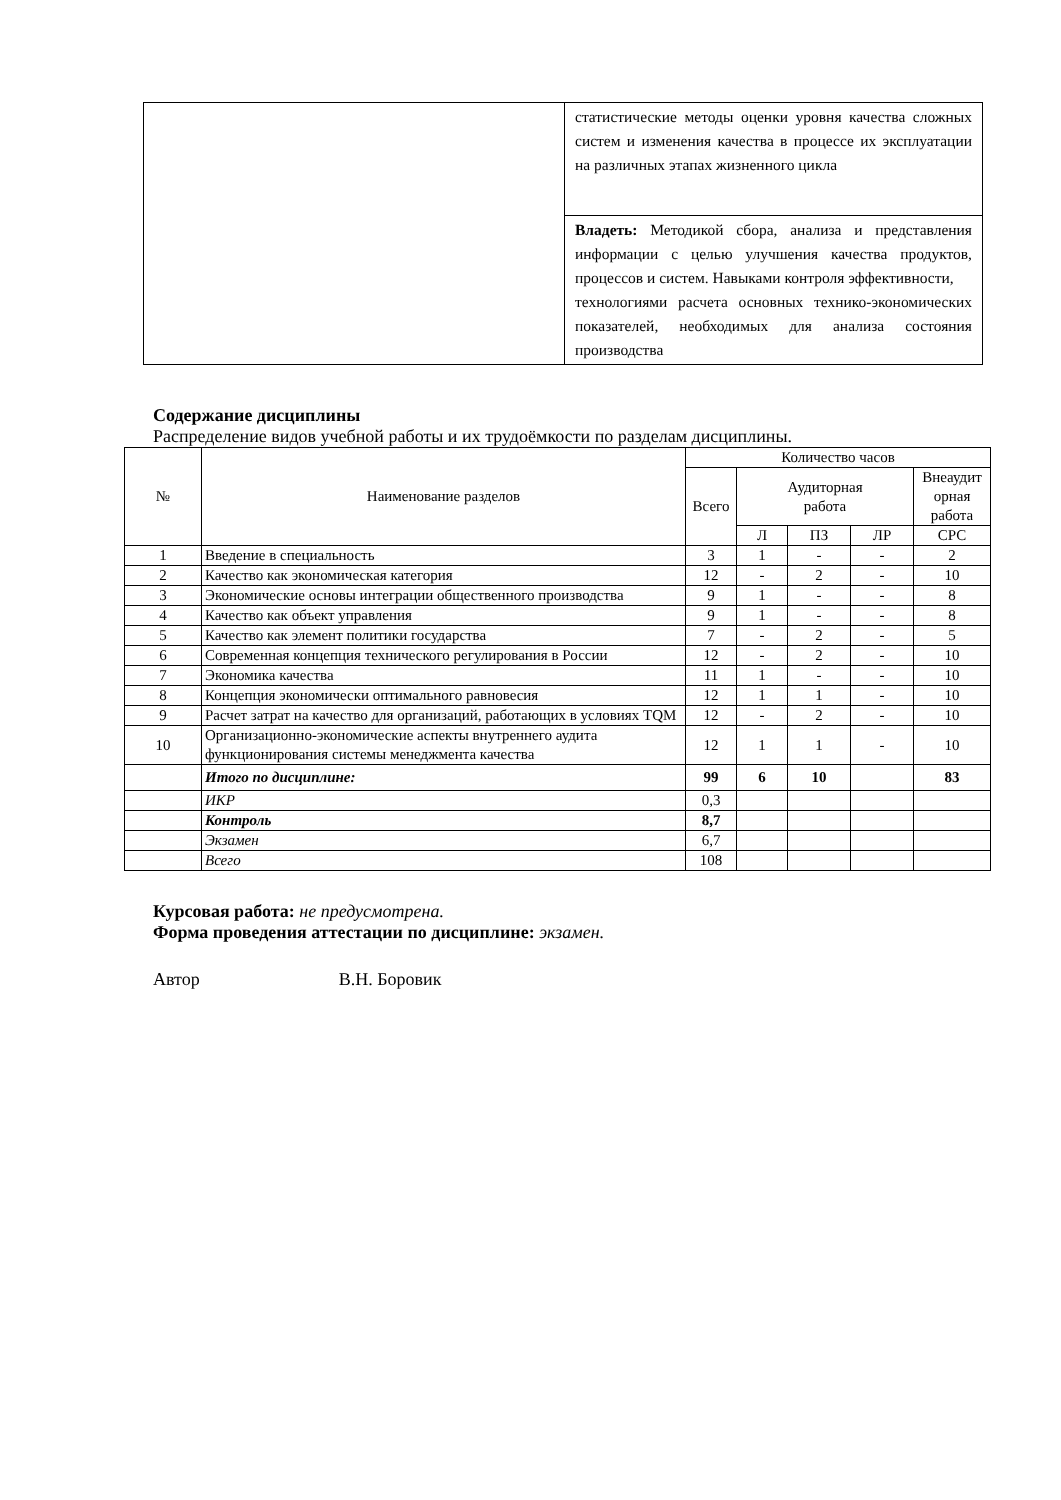| | статистические методы оценки уровня качества сложных систем и изменения качества в процессе их эксплуатации на различных этапах жизненного цикла |
| | Владеть: Методикой сбора, анализа и представления информации с целью улучшения качества продуктов, процессов и систем. Навыками контроля эффективности, технологиями расчета основных технико-экономических показателей, необходимых для анализа состояния производства |
Содержание дисциплины
Распределение видов учебной работы и их трудоёмкости по разделам дисциплины.
| № | Наименование разделов | Количество часов | | | | |
| --- | --- | --- | --- | --- | --- | --- |
| | | Всего | Аудиторная работа | | | Внеаудит орная работа |
| | | | Л | ПЗ | ЛР | СРС |
| 1 | Введение в специальность | 3 | 1 | - | - | 2 |
| 2 | Качество как экономическая категория | 12 | - | 2 | - | 10 |
| 3 | Экономические основы интеграции общественного производства | 9 | 1 | - | - | 8 |
| 4 | Качество как объект управления | 9 | 1 | - | - | 8 |
| 5 | Качество как элемент политики государства | 7 | - | 2 | - | 5 |
| 6 | Современная концепция технического регулирования в России | 12 | - | 2 | - | 10 |
| 7 | Экономика качества | 11 | 1 | - | - | 10 |
| 8 | Концепция экономически оптимального равновесия | 12 | 1 | 1 | - | 10 |
| 9 | Расчет затрат на качество для организаций, работающих в условиях TQM | 12 | - | 2 | - | 10 |
| 10 | Организационно-экономические аспекты внутреннего аудита функционирования системы менеджмента качества | 12 | 1 | 1 | - | 10 |
| | Итого по дисциплине: | 99 | 6 | 10 | | 83 |
| | ИКР | 0,3 | | | | |
| | Контроль | 8,7 | | | | |
| | Экзамен | 6,7 | | | | |
| | Всего | 108 | | | | |
Курсовая работа: не предусмотрена.
Форма проведения аттестации по дисциплине: экзамен.
Автор В.Н. Боровик